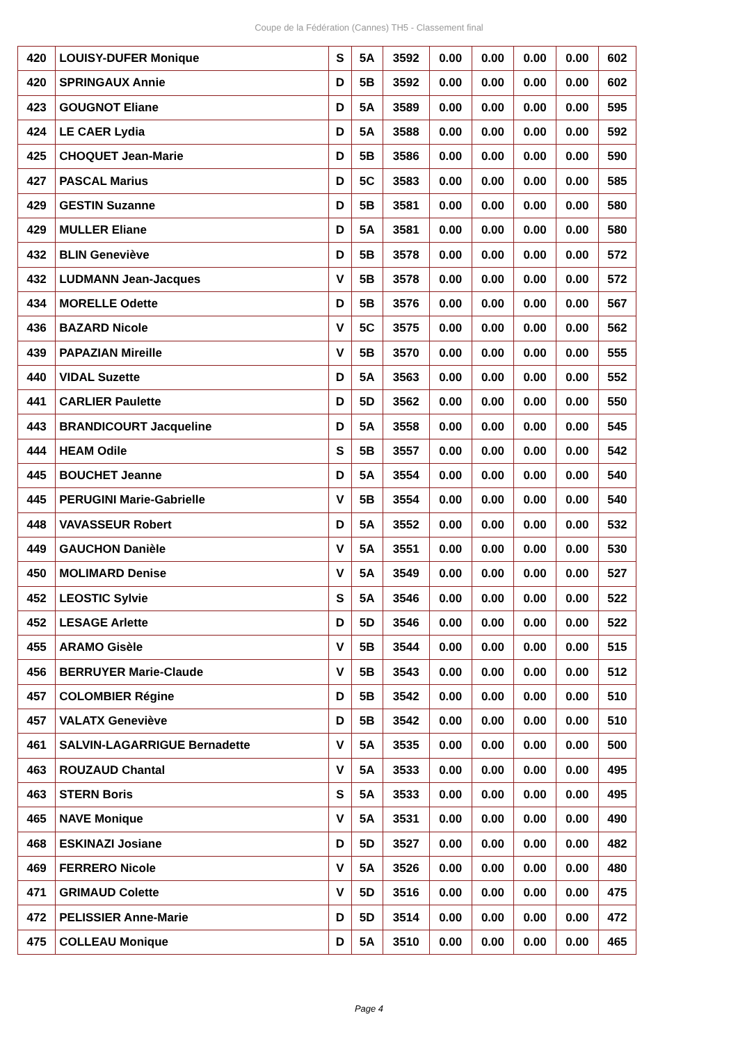Coupe de la Fédération (Cannes) TH5 - Classement final
| 420 | LOUISY-DUFER Monique | S | 5A | 3592 | 0.00 | 0.00 | 0.00 | 0.00 | 602 |
| 420 | SPRINGAUX Annie | D | 5B | 3592 | 0.00 | 0.00 | 0.00 | 0.00 | 602 |
| 423 | GOUGNOT Eliane | D | 5A | 3589 | 0.00 | 0.00 | 0.00 | 0.00 | 595 |
| 424 | LE CAER Lydia | D | 5A | 3588 | 0.00 | 0.00 | 0.00 | 0.00 | 592 |
| 425 | CHOQUET Jean-Marie | D | 5B | 3586 | 0.00 | 0.00 | 0.00 | 0.00 | 590 |
| 427 | PASCAL Marius | D | 5C | 3583 | 0.00 | 0.00 | 0.00 | 0.00 | 585 |
| 429 | GESTIN Suzanne | D | 5B | 3581 | 0.00 | 0.00 | 0.00 | 0.00 | 580 |
| 429 | MULLER Eliane | D | 5A | 3581 | 0.00 | 0.00 | 0.00 | 0.00 | 580 |
| 432 | BLIN Geneviève | D | 5B | 3578 | 0.00 | 0.00 | 0.00 | 0.00 | 572 |
| 432 | LUDMANN Jean-Jacques | V | 5B | 3578 | 0.00 | 0.00 | 0.00 | 0.00 | 572 |
| 434 | MORELLE Odette | D | 5B | 3576 | 0.00 | 0.00 | 0.00 | 0.00 | 567 |
| 436 | BAZARD Nicole | V | 5C | 3575 | 0.00 | 0.00 | 0.00 | 0.00 | 562 |
| 439 | PAPAZIAN Mireille | V | 5B | 3570 | 0.00 | 0.00 | 0.00 | 0.00 | 555 |
| 440 | VIDAL Suzette | D | 5A | 3563 | 0.00 | 0.00 | 0.00 | 0.00 | 552 |
| 441 | CARLIER Paulette | D | 5D | 3562 | 0.00 | 0.00 | 0.00 | 0.00 | 550 |
| 443 | BRANDICOURT Jacqueline | D | 5A | 3558 | 0.00 | 0.00 | 0.00 | 0.00 | 545 |
| 444 | HEAM Odile | S | 5B | 3557 | 0.00 | 0.00 | 0.00 | 0.00 | 542 |
| 445 | BOUCHET Jeanne | D | 5A | 3554 | 0.00 | 0.00 | 0.00 | 0.00 | 540 |
| 445 | PERUGINI Marie-Gabrielle | V | 5B | 3554 | 0.00 | 0.00 | 0.00 | 0.00 | 540 |
| 448 | VAVASSEUR Robert | D | 5A | 3552 | 0.00 | 0.00 | 0.00 | 0.00 | 532 |
| 449 | GAUCHON Danièle | V | 5A | 3551 | 0.00 | 0.00 | 0.00 | 0.00 | 530 |
| 450 | MOLIMARD Denise | V | 5A | 3549 | 0.00 | 0.00 | 0.00 | 0.00 | 527 |
| 452 | LEOSTIC Sylvie | S | 5A | 3546 | 0.00 | 0.00 | 0.00 | 0.00 | 522 |
| 452 | LESAGE Arlette | D | 5D | 3546 | 0.00 | 0.00 | 0.00 | 0.00 | 522 |
| 455 | ARAMO Gisèle | V | 5B | 3544 | 0.00 | 0.00 | 0.00 | 0.00 | 515 |
| 456 | BERRUYER Marie-Claude | V | 5B | 3543 | 0.00 | 0.00 | 0.00 | 0.00 | 512 |
| 457 | COLOMBIER Régine | D | 5B | 3542 | 0.00 | 0.00 | 0.00 | 0.00 | 510 |
| 457 | VALATX Geneviève | D | 5B | 3542 | 0.00 | 0.00 | 0.00 | 0.00 | 510 |
| 461 | SALVIN-LAGARRIGUE Bernadette | V | 5A | 3535 | 0.00 | 0.00 | 0.00 | 0.00 | 500 |
| 463 | ROUZAUD Chantal | V | 5A | 3533 | 0.00 | 0.00 | 0.00 | 0.00 | 495 |
| 463 | STERN Boris | S | 5A | 3533 | 0.00 | 0.00 | 0.00 | 0.00 | 495 |
| 465 | NAVE Monique | V | 5A | 3531 | 0.00 | 0.00 | 0.00 | 0.00 | 490 |
| 468 | ESKINAZI Josiane | D | 5D | 3527 | 0.00 | 0.00 | 0.00 | 0.00 | 482 |
| 469 | FERRERO Nicole | V | 5A | 3526 | 0.00 | 0.00 | 0.00 | 0.00 | 480 |
| 471 | GRIMAUD Colette | V | 5D | 3516 | 0.00 | 0.00 | 0.00 | 0.00 | 475 |
| 472 | PELISSIER Anne-Marie | D | 5D | 3514 | 0.00 | 0.00 | 0.00 | 0.00 | 472 |
| 475 | COLLEAU Monique | D | 5A | 3510 | 0.00 | 0.00 | 0.00 | 0.00 | 465 |
Page 4